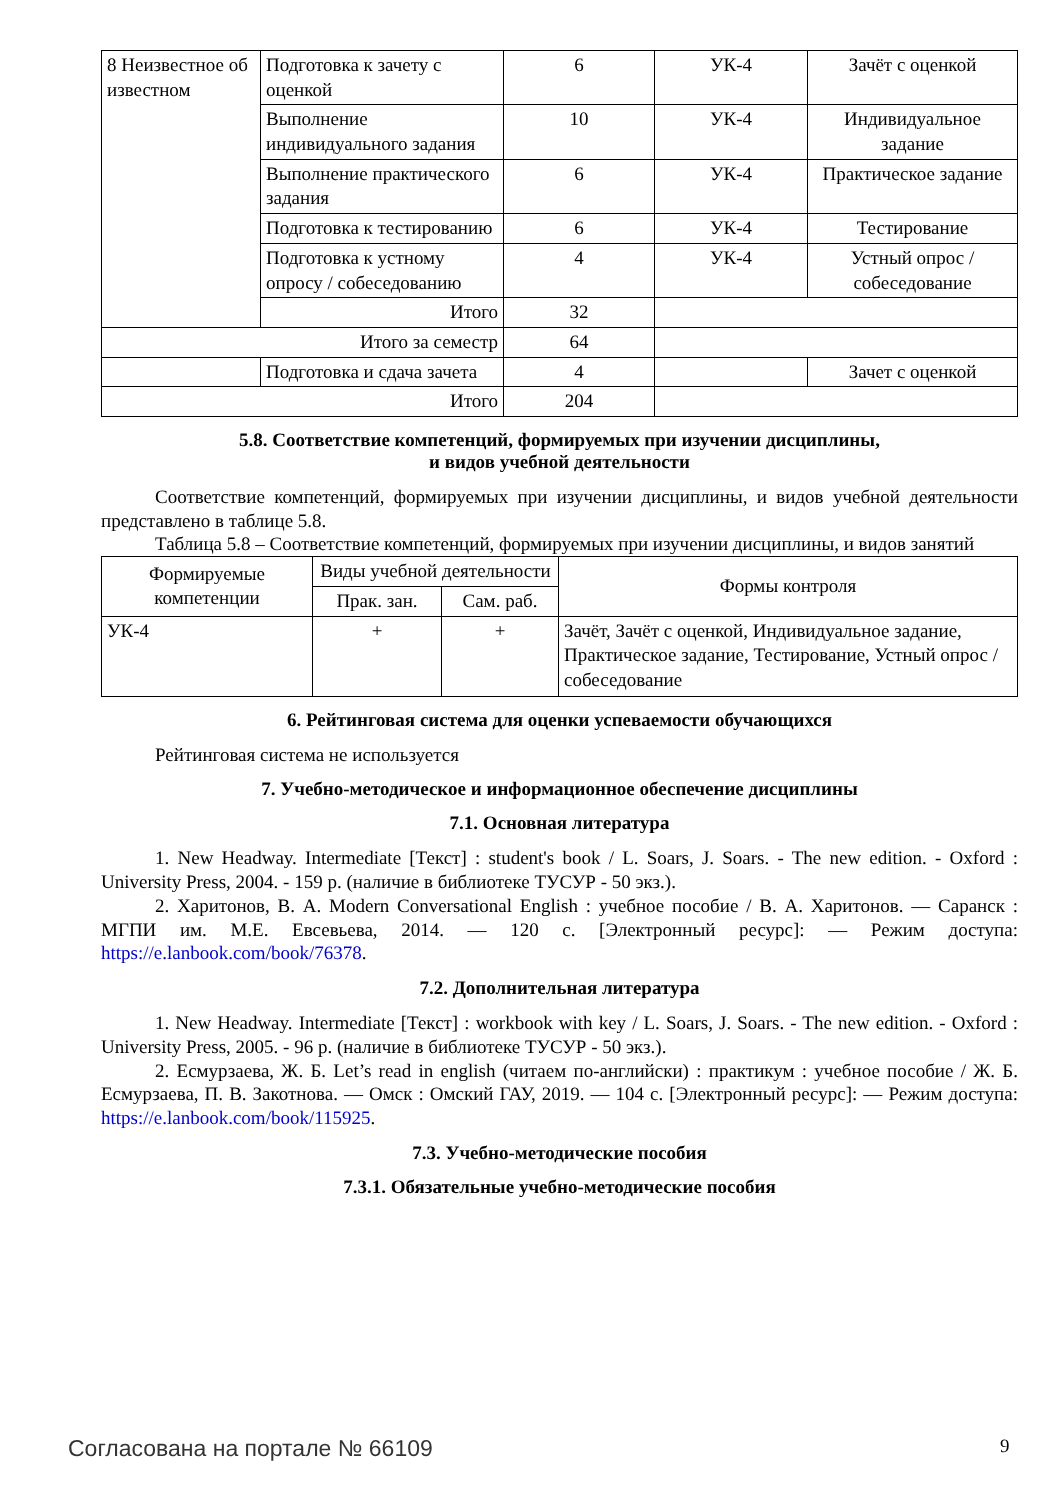| 8 Неизвестное об известном | Подготовка к зачету с оценкой | 6 | УК-4 | Зачёт с оценкой |
| | Выполнение индивидуального задания | 10 | УК-4 | Индивидуальное задание |
| | Выполнение практического задания | 6 | УК-4 | Практическое задание |
| | Подготовка к тестированию | 6 | УК-4 | Тестирование |
| | Подготовка к устному опросу / собеседованию | 4 | УК-4 | Устный опрос / собеседование |
| | Итого | 32 | | |
| Итого за семестр | | 64 | | |
| | Подготовка и сдача зачета | 4 | | Зачет с оценкой |
| Итого | | 204 | | |
5.8. Соответствие компетенций, формируемых при изучении дисциплины,
и видов учебной деятельности
Соответствие компетенций, формируемых при изучении дисциплины, и видов учебной деятельности представлено в таблице 5.8.
Таблица 5.8 – Соответствие компетенций, формируемых при изучении дисциплины, и видов занятий
| Формируемые компетенции | Виды учебной деятельности | | Формы контроля |
| --- | --- | --- | --- |
| | Прак. зан. | Сам. раб. | |
| УК-4 | + | + | Зачёт, Зачёт с оценкой, Индивидуальное задание, Практическое задание, Тестирование, Устный опрос / собеседование |
6. Рейтинговая система для оценки успеваемости обучающихся
Рейтинговая система не используется
7. Учебно-методическое и информационное обеспечение дисциплины
7.1. Основная литература
1. New Headway. Intermediate [Текст] : student's book / L. Soars, J. Soars. - The new edition. - Oxford : University Press, 2004. - 159 p. (наличие в библиотеке ТУСУР - 50 экз.).
2. Харитонов, В. А. Modern Conversational English : учебное пособие / В. А. Харитонов. — Саранск : МГПИ им. М.Е. Евсевьева, 2014. — 120 с. [Электронный ресурс]: — Режим доступа: https://e.lanbook.com/book/76378.
7.2. Дополнительная литература
1. New Headway. Intermediate [Текст] : workbook with key / L. Soars, J. Soars. - The new edition. - Oxford : University Press, 2005. - 96 p. (наличие в библиотеке ТУСУР - 50 экз.).
2. Есмурзаева, Ж. Б. Let’s read in english (читаем по-английски) : практикум : учебное пособие / Ж. Б. Есмурзаева, П. В. Закотнова. — Омск : Омский ГАУ, 2019. — 104 с. [Электронный ресурс]: — Режим доступа: https://e.lanbook.com/book/115925.
7.3. Учебно-методические пособия
7.3.1. Обязательные учебно-методические пособия
Согласована на портале № 66109 9